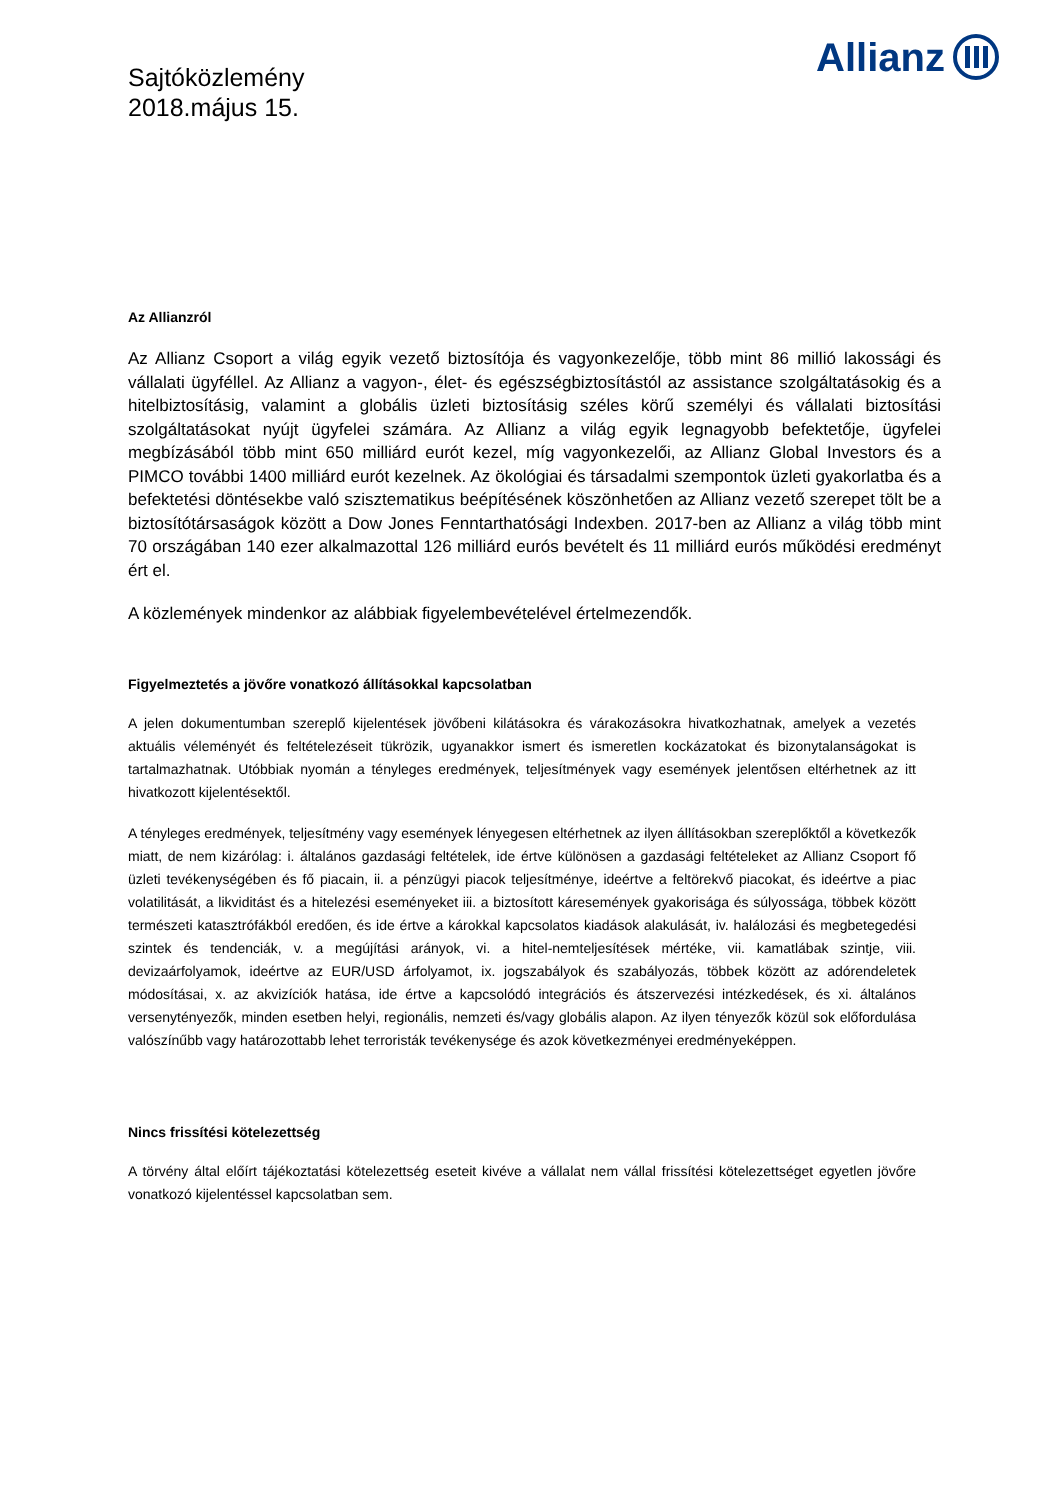Allianz
Sajtóközlemény
2018.május 15.
Az Allianzról
Az Allianz Csoport a világ egyik vezető biztosítója és vagyonkezelője, több mint 86 millió lakossági és vállalati ügyféllel. Az Allianz a vagyon-, élet- és egészségbiztosítástól az assistance szolgáltatásokig és a hitelbiztosításig, valamint a globális üzleti biztosításig széles körű személyi és vállalati biztosítási szolgáltatásokat nyújt ügyfelei számára. Az Allianz a világ egyik legnagyobb befektetője, ügyfelei megbízásából több mint 650 milliárd eurót kezel, míg vagyonkezelői, az Allianz Global Investors és a PIMCO további 1400 milliárd eurót kezelnek. Az ökológiai és társadalmi szempontok üzleti gyakorlatba és a befektetési döntésekbe való szisztematikus beépítésének köszönhetően az Allianz vezető szerepet tölt be a biztosítótársaságok között a Dow Jones Fenntarthatósági Indexben. 2017-ben az Allianz a világ több mint 70 országában 140 ezer alkalmazottal 126 milliárd eurós bevételt és 11 milliárd eurós működési eredményt ért el.
A közlemények mindenkor az alábbiak figyelembevételével értelmezendők.
Figyelmeztetés a jövőre vonatkozó állításokkal kapcsolatban
A jelen dokumentumban szereplő kijelentések jövőbeni kilátásokra és várakozásokra hivatkozhatnak, amelyek a vezetés aktuális véleményét és feltételezéseit tükrözik, ugyanakkor ismert és ismeretlen kockázatokat és bizonytalanságokat is tartalmazhatnak. Utóbbiak nyomán a tényleges eredmények, teljesítmények vagy események jelentősen eltérhetnek az itt hivatkozott kijelentésektől.
A tényleges eredmények, teljesítmény vagy események lényegesen eltérhetnek az ilyen állításokban szereplőktől a következők miatt, de nem kizárólag: i. általános gazdasági feltételek, ide értve különösen a gazdasági feltételeket az Allianz Csoport fő üzleti tevékenységében és fő piacain, ii. a pénzügyi piacok teljesítménye, ideértve a feltörekvő piacokat, és ideértve a piac volatilitását, a likviditást és a hitelezési eseményeket iii. a biztosított káresemények gyakorisága és súlyossága, többek között természeti katasztrófákból eredően, és ide értve a károkkal kapcsolatos kiadások alakulását, iv. halálozási és megbetegedési szintek és tendenciák, v. a megújítási arányok, vi. a hitel-nemteljesítések mértéke, vii. kamatlábak szintje, viii. devizaárfolyamok, ideértve az EUR/USD árfolyamot, ix. jogszabályok és szabályozás, többek között az adórendeletek módosításai, x. az akvizíciók hatása, ide értve a kapcsolódó integrációs és átszervezési intézkedések, és xi. általános versenytényezők, minden esetben helyi, regionális, nemzeti és/vagy globális alapon. Az ilyen tényezők közül sok előfordulása valószínűbb vagy határozottabb lehet terroristák tevékenysége és azok következményei eredményeképpen.
Nincs frissítési kötelezettség
A törvény által előírt tájékoztatási kötelezettség eseteit kivéve a vállalat nem vállal frissítési kötelezettséget egyetlen jövőre vonatkozó kijelentéssel kapcsolatban sem.